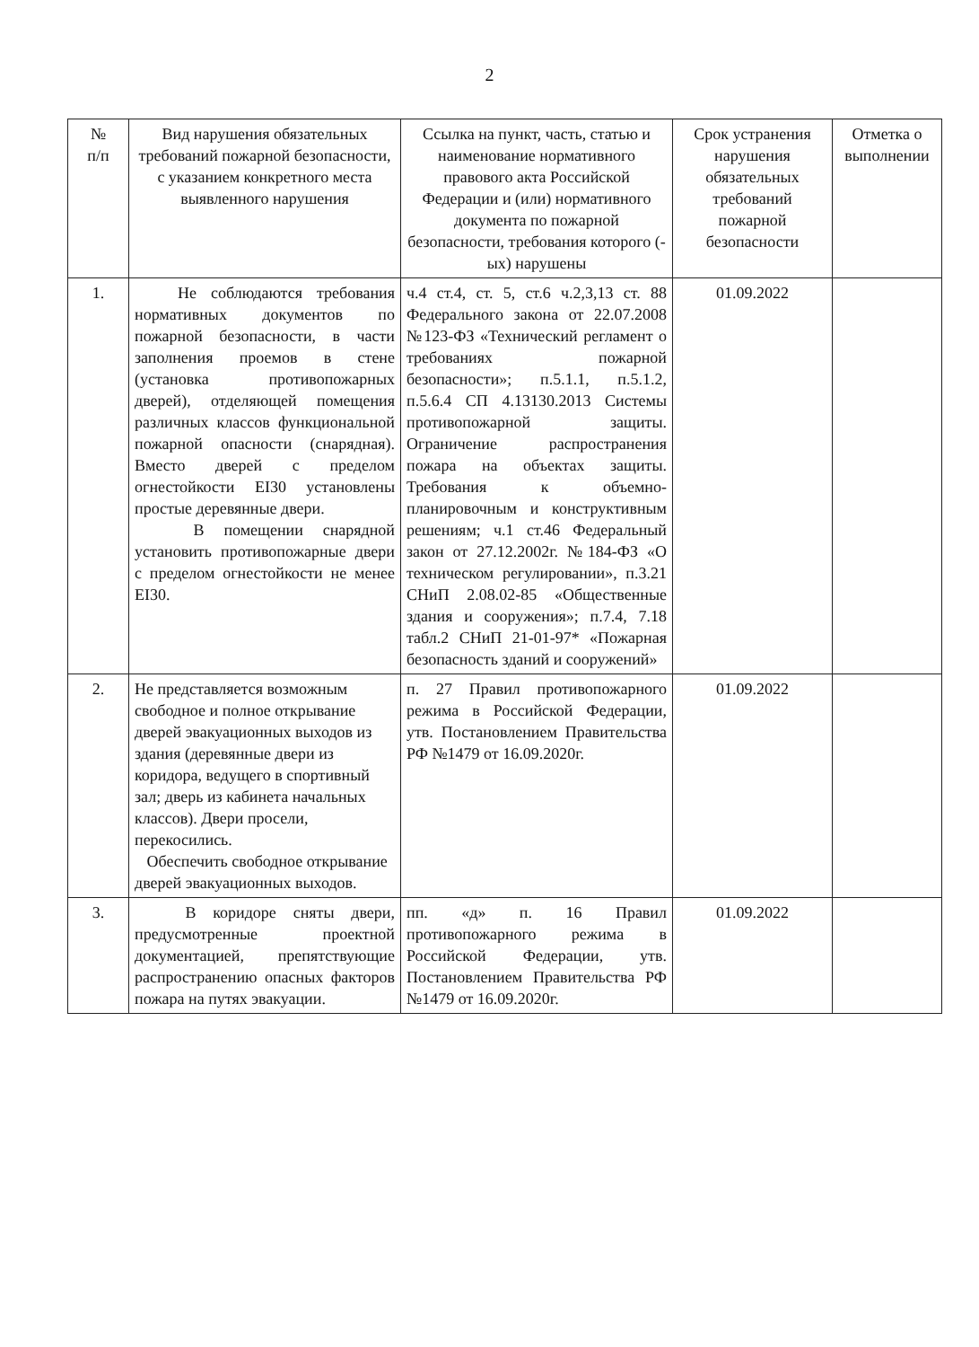2
| № п/п | Вид нарушения обязательных требований пожарной безопасности, с указанием конкретного места выявленного нарушения | Ссылка на пункт, часть, статью и наименование нормативного правового акта Российской Федерации и (или) нормативного документа по пожарной безопасности, требования которого (-ых) нарушены | Срок устранения нарушения обязательных требований пожарной безопасности | Отметка о выполнении |
| --- | --- | --- | --- | --- |
| 1. | Не соблюдаются требования нормативных документов по пожарной безопасности, в части заполнения проемов в стене (установка противопожарных дверей), отделяющей помещения различных классов функциональной пожарной опасности (снарядная). Вместо дверей с пределом огнестойкости EI30 установлены простые деревянные двери. В помещении снарядной установить противопожарные двери с пределом огнестойкости не менее EI30. | ч.4 ст.4, ст. 5, ст.6 ч.2,3,13 ст. 88 Федерального закона от 22.07.2008 №123-ФЗ «Технический регламент о требованиях пожарной безопасности»; п.5.1.1, п.5.1.2, п.5.6.4 СП 4.13130.2013 Системы противопожарной защиты. Ограничение распространения пожара на объектах защиты. Требования к объемно-планировочным и конструктивным решениям; ч.1 ст.46 Федеральный закон от 27.12.2002г. №184-ФЗ «О техническом регулировании», п.3.21 СНиП 2.08.02-85 «Общественные здания и сооружения»; п.7.4, 7.18 табл.2 СНиП 21-01-97* «Пожарная безопасность зданий и сооружений» | 01.09.2022 | |
| 2. | Не представляется возможным свободное и полное открывание дверей эвакуационных выходов из здания (деревянные двери из коридора, ведущего в спортивный зал; дверь из кабинета начальных классов). Двери просели, перекосились. Обеспечить свободное открывание дверей эвакуационных выходов. | п. 27 Правил противопожарного режима в Российской Федерации, утв. Постановлением Правительства РФ №1479 от 16.09.2020г. | 01.09.2022 | |
| 3. | В коридоре сняты двери, предусмотренные проектной документацией, препятствующие распространению опасных факторов пожара на путях эвакуации. | пп. «д» п. 16 Правил противопожарного режима в Российской Федерации, утв. Постановлением Правительства РФ №1479 от 16.09.2020г. | 01.09.2022 | |